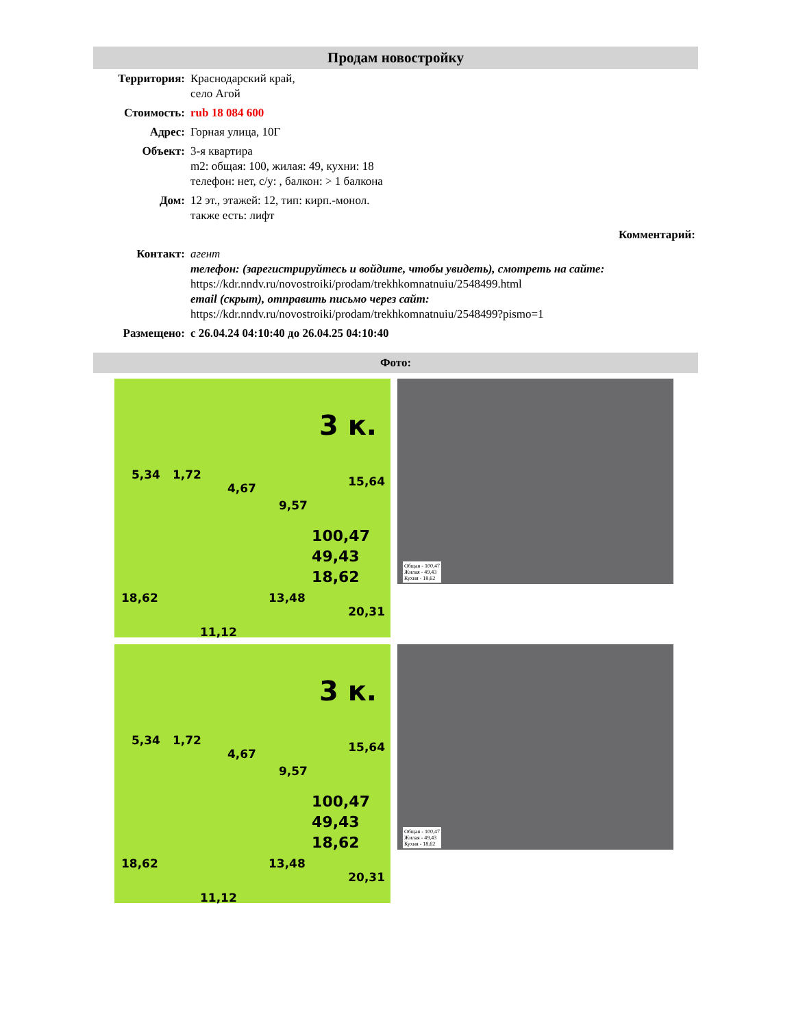Продам новостройку
| Территория: | Краснодарский край, село Агой |
| Стоимость: | rub 18 084 600 |
| Адрес: | Горная улица, 10Г |
| Объект: | 3-я квартира m2: общая: 100, жилая: 49, кухни: 18 телефон: нет, с/у: , балкон: > 1 балкона |
| Дом: | 12 эт., этажей: 12, тип: кирп.-монол. также есть: лифт |
| Комментарий: | |
| Контакт: | агент телефон: (зарегистрируйтесь и войдите, чтобы увидеть), смотреть на сайте: https://kdr.nndv.ru/novostroiki/prodam/trekhkomnatnuiu/2548499.html email (скрыт), отправить письмо через сайт: https://kdr.nndv.ru/novostroiki/prodam/trekhkomnatnuiu/2548499?pismo=1 |
| Размещено: | с 26.04.24 04:10:40 до 26.04.25 04:10:40 |
Фото:
3 к.
5,34 1,72
4,67
9,57
15,64
100,47
49,43
18,62
18,62 13,48
20,31
11,12
Общая - 100,47
Жилая - 49,43
Кухня - 18,62
3 к.
5,34 1,72
4,67
9,57
15,64
100,47
49,43
18,62
18,62 13,48
20,31
11,12
Общая - 100,47
Жилая - 49,43
Кухня - 18,62